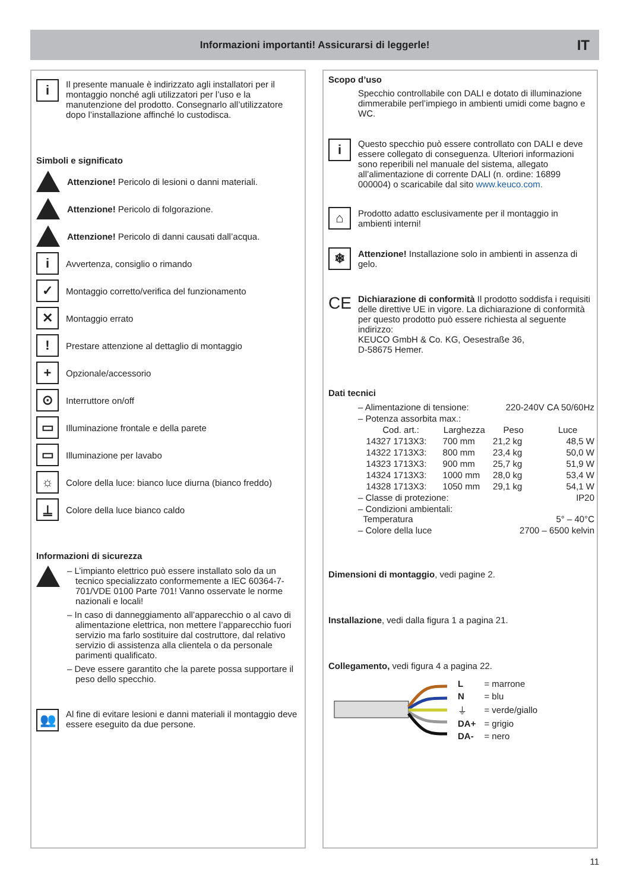Informazioni importanti! Assicurarsi di leggerle! IT
i
Il presente manuale è indirizzato agli installatori per il montaggio nonché agli utilizzatori per l’uso e la manutenzione del prodotto. Consegnarlo all’utilizzatore dopo l’installazione affinché lo custodisca.
Simboli e significato
Attenzione! Pericolo di lesioni o danni materiali.
Attenzione! Pericolo di folgorazione.
Attenzione! Pericolo di danni causati dall’acqua.
i
Avvertenza, consiglio o rimando
✓
Montaggio corretto/verifica del funzionamento
✕
Montaggio errato
!
Prestare attenzione al dettaglio di montaggio
+
Opzionale/accessorio
⊙
Interruttore on/off
▭
Illuminazione frontale e della parete
▭
Illuminazione per lavabo
☼
Colore della luce: bianco luce diurna (bianco freddo)
⍊
Colore della luce bianco caldo
Informazioni di sicurezza
– L’impianto elettrico può essere installato solo da un tecnico specializzato conformemente a IEC 60364-7-701/VDE 0100 Parte 701! Vanno osservate le norme nazionali e locali!
– In caso di danneggiamento all’apparecchio o al cavo di alimentazione elettrica, non mettere l’apparecchio fuori servizio ma farlo sostituire dal costruttore, dal relativo servizio di assistenza alla clientela o da personale parimenti qualificato.
– Deve essere garantito che la parete possa supportare il peso dello specchio.
👥
Al fine di evitare lesioni e danni materiali il montaggio deve essere eseguito da due persone.
Scopo d’uso
Specchio controllabile con DALI e dotato di illuminazione dimmerabile perl’impiego in ambienti umidi come bagno e WC.
i
Questo specchio può essere controllato con DALI e deve essere collegato di conseguenza. Ulteriori informazioni sono reperibili nel manuale del sistema, allegato all’alimentazione di corrente DALI (n. ordine: 16899 000004) o scaricabile dal sito www.keuco.com.
⌂
Prodotto adatto esclusivamente per il montaggio in ambienti interni!
❄
Attenzione! Installazione solo in ambienti in assenza di gelo.
CE
Dichiarazione di conformità Il prodotto soddisfa i requisiti delle direttive UE in vigore. La dichiarazione di conformità per questo prodotto può essere richiesta al seguente indirizzo:
KEUCO GmbH & Co. KG, Oesestraße 36,
D-58675 Hemer.
Dati tecnici
| – Alimentazione di tensione: | | | 220-240V CA 50/60Hz | |
| – Potenza assorbita max.: | | | | |
| | Cod. art.: | Larghezza | Peso | Luce |
| | 14327 1713X3: | 700 mm | 21,2 kg | 48,5 W |
| | 14322 1713X3: | 800 mm | 23,4 kg | 50,0 W |
| | 14323 1713X3: | 900 mm | 25,7 kg | 51,9 W |
| | 14324 1713X3: | 1000 mm | 28,0 kg | 53,4 W |
| | 14328 1713X3: | 1050 mm | 29,1 kg | 54,1 W |
| – Classe di protezione: | | | | IP20 |
| – Condizioni ambientali: Temperatura | | | | 5° – 40°C |
| – Colore della luce | | | 2700 – 6500 kelvin | |
Dimensioni di montaggio, vedi pagine 2.
Installazione, vedi dalla figura 1 a pagina 21.
Collegamento, vedi figura 4 a pagina 22.
| L | = marrone |
| N | = blu |
| ⏚ | = verde/giallo |
| DA+ | = grigio |
| DA- | = nero |
11